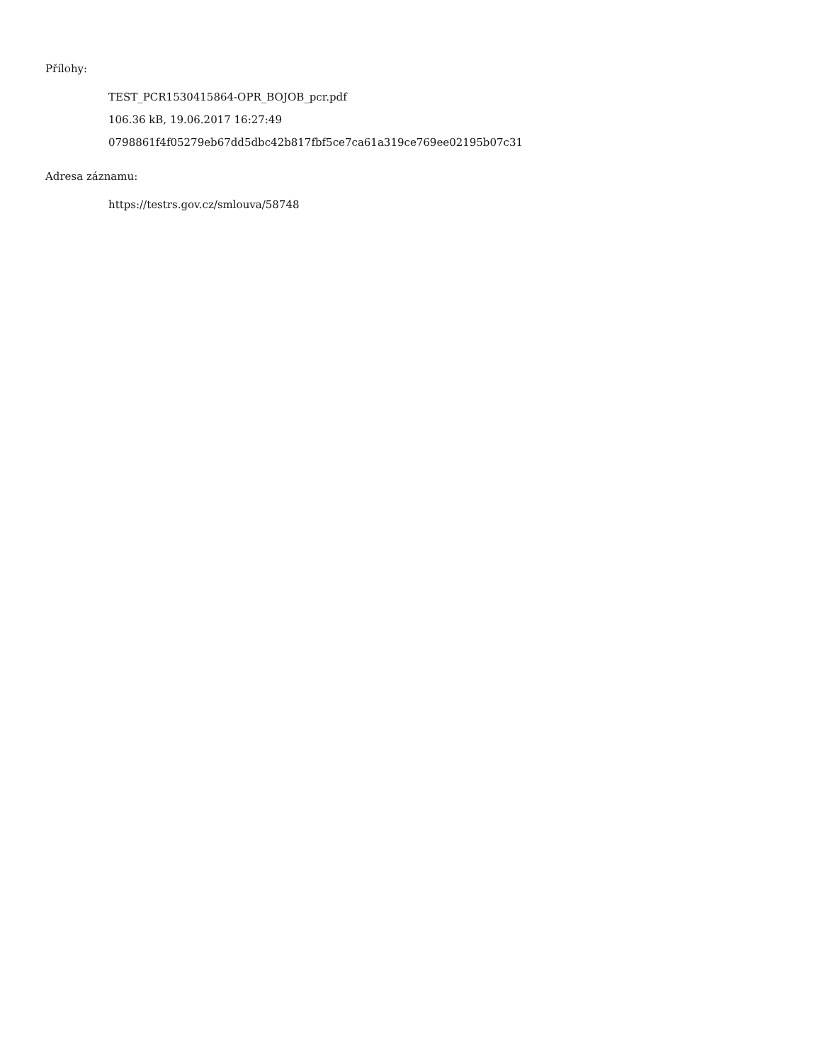Přílohy:
TEST_PCR1530415864-OPR_BOJOB_pcr.pdf
106.36 kB, 19.06.2017 16:27:49
0798861f4f05279eb67dd5dbc42b817fbf5ce7ca61a319ce769ee02195b07c31
Adresa záznamu:
https://testrs.gov.cz/smlouva/58748